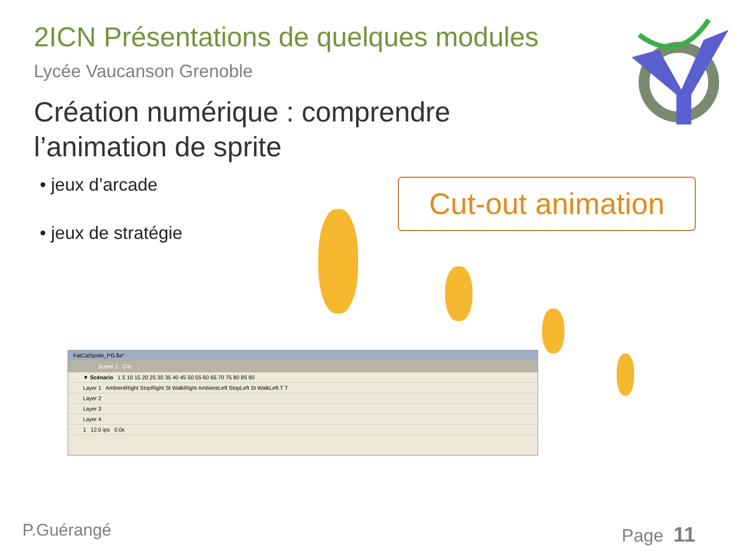2ICN Présentations de quelques modules
Lycée Vaucanson Grenoble
Création numérique : comprendre
l’animation de sprite
• jeux d’arcade
• jeux de stratégie
Cut-out animation
FatCatSprite_PG.fla*
Scene 1 Cat
▼ Scénario 1 5 10 15 20 25 30 35 40 45 50 55 60 65 70 75 80 85 90
Layer 1 AmbientRight StopRight St WalkRight AmbientLeft StopLeft St WalkLeft T T
Layer 2
Layer 3
Layer 4
1 12.0 ips 0.0s
P.Guérangé Page 11